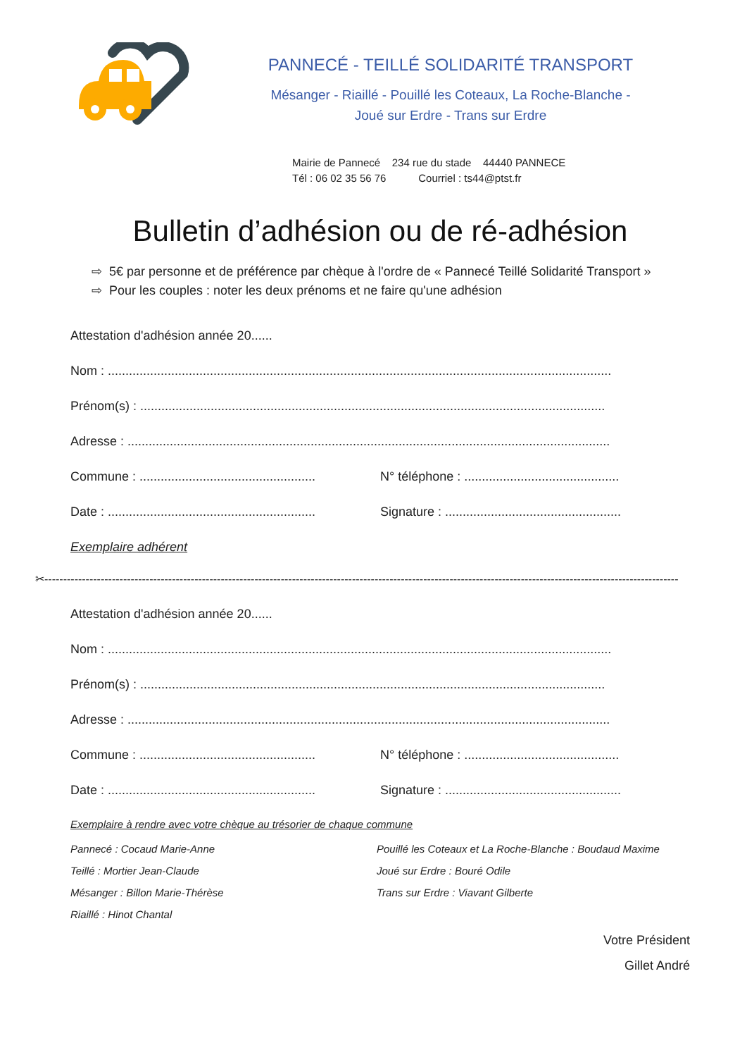PANNECÉ - TEILLÉ SOLIDARITÉ TRANSPORT
Mésanger - Riaillé - Pouillé les Coteaux, La Roche-Blanche -
Joué sur Erdre - Trans sur Erdre
Mairie de Pannecé 234 rue du stade 44440 PANNECE
Tél : 06 02 35 56 76 Courriel : ts44@ptst.fr
Bulletin d’adhésion ou de ré-adhésion
⇨ 5€ par personne et de préférence par chèque à l'ordre de « Pannecé Teillé Solidarité Transport »
⇨ Pour les couples : noter les deux prénoms et ne faire qu'une adhésion
Attestation d'adhésion année 20......
Nom : ...............................................................................................................................................
Prénom(s) : ....................................................................................................................................
Adresse : .........................................................................................................................................
Commune : .................................................. N° téléphone : ............................................
Date : ........................................................... Signature : ..................................................
Exemplaire adhérent
✂-------------------------------------------------------------------------------------------------------------------------------------------------------------------------
Attestation d'adhésion année 20......
Nom : ...............................................................................................................................................
Prénom(s) : ....................................................................................................................................
Adresse : .........................................................................................................................................
Commune : .................................................. N° téléphone : ............................................
Date : ........................................................... Signature : ..................................................
Exemplaire à rendre avec votre chèque au trésorier de chaque commune
Pannecé : Cocaud Marie-Anne
Pouillé les Coteaux et La Roche-Blanche : Boudaud Maxime
Teillé : Mortier Jean-Claude
Joué sur Erdre : Bouré Odile
Mésanger : Billon Marie-Thérèse
Trans sur Erdre : Viavant Gilberte
Riaillé : Hinot Chantal
Votre Président
Gillet André